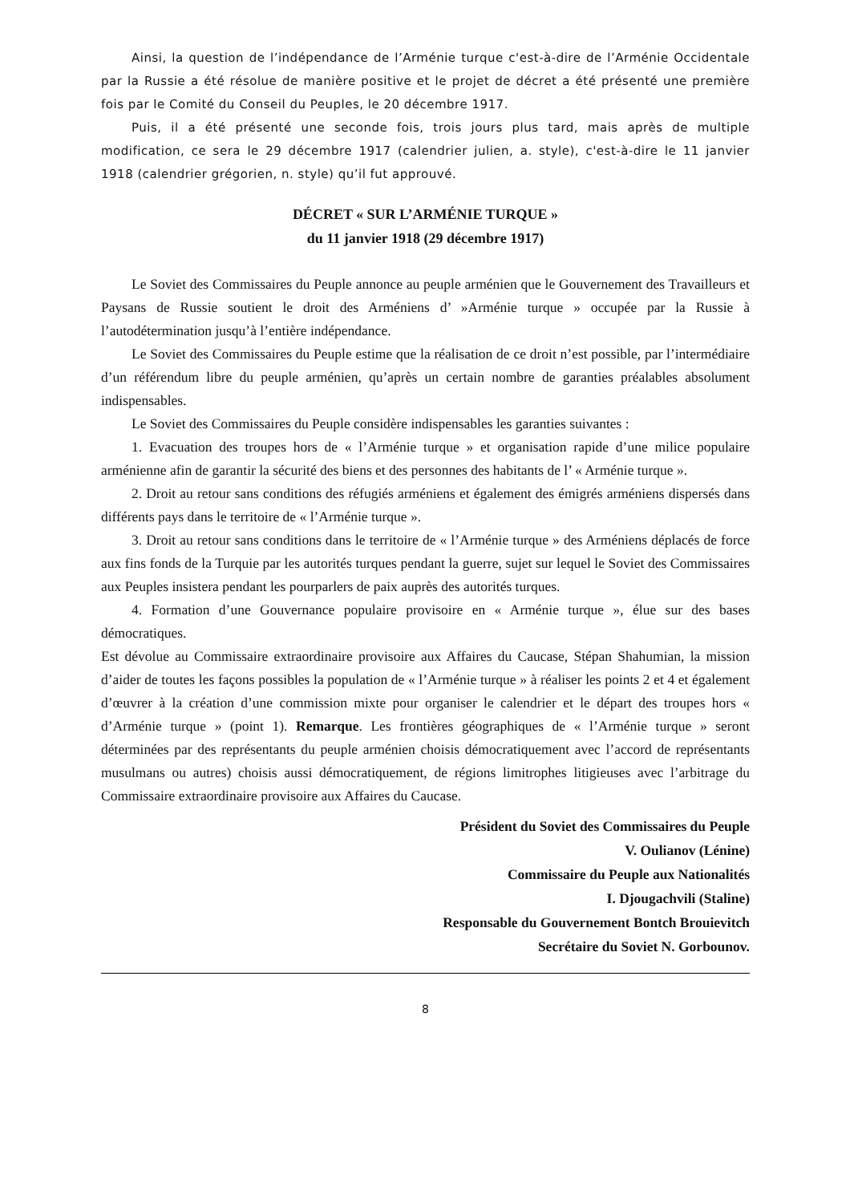Ainsi, la question de l’indépendance de l’Arménie turque c'est-à-dire de l’Arménie Occidentale par la Russie a été résolue de manière positive et le projet de décret a été présenté une première fois par le Comité du Conseil du Peuples, le 20 décembre 1917.
Puis, il a été présenté une seconde fois, trois jours plus tard, mais après de multiple modification, ce sera le 29 décembre 1917 (calendrier julien, a. style), c'est-à-dire le 11 janvier 1918 (calendrier grégorien, n. style) qu’il fut approuvé.
DÉCRET « SUR L’ARMÉNIE TURQUE »
du 11 janvier 1918 (29 décembre 1917)
Le Soviet des Commissaires du Peuple annonce au peuple arménien que le Gouvernement des Travailleurs et Paysans de Russie soutient le droit des Arméniens d’ »Arménie turque » occupée par la Russie à l’autodétermination jusqu’à l’entière indépendance.
Le Soviet des Commissaires du Peuple estime que la réalisation de ce droit n’est possible, par l’intermédiaire d’un référendum libre du peuple arménien, qu’après un certain nombre de garanties préalables absolument indispensables.
Le Soviet des Commissaires du Peuple considère indispensables les garanties suivantes :
1. Evacuation des troupes hors de « l’Arménie turque » et organisation rapide d’une milice populaire arménienne afin de garantir la sécurité des biens et des personnes des habitants de l’ « Arménie turque ».
2. Droit au retour sans conditions des réfugiés arméniens et également des émigrés arméniens dispersés dans différents pays dans le territoire de « l’Arménie turque ».
3. Droit au retour sans conditions dans le territoire de « l’Arménie turque » des Arméniens déplacés de force aux fins fonds de la Turquie par les autorités turques pendant la guerre, sujet sur lequel le Soviet des Commissaires aux Peuples insistera pendant les pourparlers de paix auprès des autorités turques.
4. Formation d’une Gouvernance populaire provisoire en « Arménie turque », élue sur des bases démocratiques.
Est dévolue au Commissaire extraordinaire provisoire aux Affaires du Caucase, Stépan Shahumian, la mission d’aider de toutes les façons possibles la population de « l’Arménie turque » à réaliser les points 2 et 4 et également d’œuvrer à la création d’une commission mixte pour organiser le calendrier et le départ des troupes hors « d’Arménie turque » (point 1). Remarque. Les frontières géographiques de « l’Arménie turque » seront déterminées par des représentants du peuple arménien choisis démocratiquement avec l’accord de représentants musulmans ou autres) choisis aussi démocratiquement, de régions limitrophes litigieuses avec l’arbitrage du Commissaire extraordinaire provisoire aux Affaires du Caucase.
Président du Soviet des Commissaires du Peuple
V. Oulianov (Lénine)
Commissaire du Peuple aux Nationalités
I. Djougachvili (Staline)
Responsable du Gouvernement Bontch Brouievitch
Secrétaire du Soviet N. Gorbounov.
8